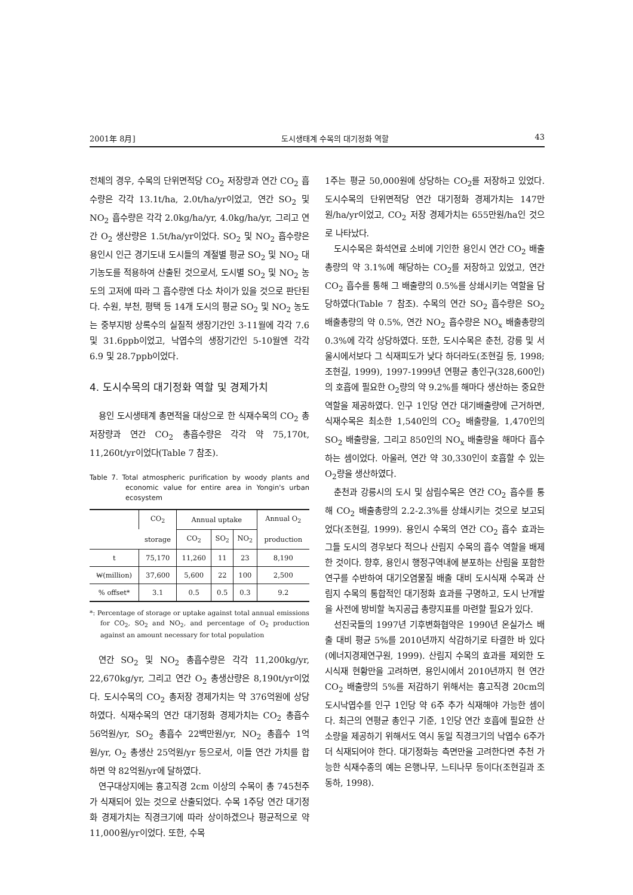2001年 8月] 도시생태계 수목의 대기정화 역할 43
전체의 경우, 수목의 단위면적당 CO<sub>2</sub> 저장량과 연간 CO<sub>2</sub> 흡수량은 각각 13.1t/ha, 2.0t/ha/yr이었고, 연간 SO<sub>2</sub> 및 NO<sub>2</sub> 흡수량은 각각 2.0kg/ha/yr, 4.0kg/ha/yr, 그리고 연간 O<sub>2</sub> 생산량은 1.5t/ha/yr이었다. SO<sub>2</sub> 및 NO<sub>2</sub> 흡수량은 용인시 인근 경기도내 도시들의 계절별 평균 SO<sub>2</sub> 및 NO<sub>2</sub> 대기농도를 적용하여 산출된 것으로서, 도시별 SO<sub>2</sub> 및 NO<sub>2</sub> 농도의 고저에 따라 그 흡수량엔 다소 차이가 있을 것으로 판단된다. 수원, 부천, 평택 등 14개 도시의 평균 SO<sub>2</sub> 및 NO<sub>2</sub> 농도는 중부지방 상록수의 실질적 생장기간인 3-11월에 각각 7.6 및 31.6ppb이었고, 낙엽수의 생장기간인 5-10월엔 각각 6.9 및 28.7ppb이었다.
4. 도시수목의 대기정화 역할 및 경제가치
용인 도시생태계 총면적을 대상으로 한 식재수목의 CO<sub>2</sub> 총저장량과 연간 CO<sub>2</sub> 총흡수량은 각각 약 75,170t, 11,260t/yr이었다(Table 7 참조).
Table 7. Total atmospheric purification by woody plants and economic value for entire area in Yongin's urban ecosystem
| | CO<sub>2</sub> | Annual uptake | | | Annual O<sub>2</sub> |
| --- | --- | --- | --- | --- | --- |
| | storage | CO<sub>2</sub> | SO<sub>2</sub> | NO<sub>2</sub> | production |
| t | 75,170 | 11,260 | 11 | 23 | 8,190 |
| ₩(million) | 37,600 | 5,600 | 22 | 100 | 2,500 |
| % offset* | 3.1 | 0.5 | 0.5 | 0.3 | 9.2 |
*: Percentage of storage or uptake against total annual emissions for CO<sub>2</sub>, SO<sub>2</sub> and NO<sub>2</sub>, and percentage of O<sub>2</sub> production against an amount necessary for total population
연간 SO<sub>2</sub> 및 NO<sub>2</sub> 총흡수량은 각각 11,200kg/yr, 22,670kg/yr, 그리고 연간 O<sub>2</sub> 총생산량은 8,190t/yr이었다. 도시수목의 CO<sub>2</sub> 총저장 경제가치는 약 376억원에 상당하였다. 식재수목의 연간 대기정화 경제가치는 CO<sub>2</sub> 총흡수 56억원/yr, SO<sub>2</sub> 총흡수 22백만원/yr, NO<sub>2</sub> 총흡수 1억원/yr, O<sub>2</sub> 총생산 25억원/yr 등으로서, 이들 연간 가치를 합하면 약 82억원/yr에 달하였다.
연구대상지에는 흉고직경 2cm 이상의 수목이 총 745천주가 식재되어 있는 것으로 산출되었다. 수목 1주당 연간 대기정화 경제가치는 직경크기에 따라 상이하겠으나 평균적으로 약 11,000원/yr이었다. 또한, 수목
1주는 평균 50,000원에 상당하는 CO<sub>2</sub>를 저장하고 있었다. 도시수목의 단위면적당 연간 대기정화 경제가치는 147만원/ha/yr이었고, CO<sub>2</sub> 저장 경제가치는 655만원/ha인 것으로 나타났다.
도시수목은 화석연료 소비에 기인한 용인시 연간 CO<sub>2</sub> 배출총량의 약 3.1%에 해당하는 CO<sub>2</sub>를 저장하고 있었고, 연간 CO<sub>2</sub> 흡수를 통해 그 배출량의 0.5%를 상쇄시키는 역할을 담당하였다(Table 7 참조). 수목의 연간 SO<sub>2</sub> 흡수량은 SO<sub>2</sub> 배출총량의 약 0.5%, 연간 NO<sub>2</sub> 흡수량은 NO<sub>x</sub> 배출총량의 0.3%에 각각 상당하였다. 또한, 도시수목은 춘천, 강릉 및 서울시에서보다 그 식재피도가 낮다 하더라도(조현길 등, 1998; 조현길, 1999), 1997-1999년 연평균 총인구(328,600인)의 호흡에 필요한 O<sub>2</sub>량의 약 9.2%를 해마다 생산하는 중요한 역할을 제공하였다. 인구 1인당 연간 대기배출량에 근거하면, 식재수목은 최소한 1,540인의 CO<sub>2</sub> 배출량을, 1,470인의 SO<sub>2</sub> 배출량을, 그리고 850인의 NO<sub>x</sub> 배출량을 해마다 흡수하는 셈이었다. 아울러, 연간 약 30,330인이 호흡할 수 있는 O<sub>2</sub>량을 생산하였다.
춘천과 강릉시의 도시 및 삼림수목은 연간 CO<sub>2</sub> 흡수를 통해 CO<sub>2</sub> 배출총량의 2.2-2.3%를 상쇄시키는 것으로 보고되었다(조현길, 1999). 용인시 수목의 연간 CO<sub>2</sub> 흡수 효과는 그들 도시의 경우보다 적으나 산림지 수목의 흡수 역할을 배제한 것이다. 향후, 용인시 행정구역내에 분포하는 산림을 포함한 연구를 수반하여 대기오염물질 배출 대비 도시식재 수목과 산림지 수목의 통합적인 대기정화 효과를 구명하고, 도시 난개발을 사전에 방비할 녹지공급 총량지표를 마련할 필요가 있다.
선진국들의 1997년 기후변화협약은 1990년 온실가스 배출 대비 평균 5%를 2010년까지 삭감하기로 타결한 바 있다(에너지경제연구원, 1999). 산림지 수목의 효과를 제외한 도시식재 현황만을 고려하면, 용인시에서 2010년까지 현 연간 CO<sub>2</sub> 배출량의 5%를 저감하기 위해서는 흉고직경 20cm의 도시낙엽수를 인구 1인당 약 6주 추가 식재해야 가능한 셈이다. 최근의 연평균 총인구 기준, 1인당 연간 호흡에 필요한 산소량을 제공하기 위해서도 역시 동일 직경크기의 낙엽수 6주가 더 식재되어야 한다. 대기정화능 측면만을 고려한다면 추천 가능한 식재수종의 예는 은행나무, 느티나무 등이다(조현길과 조동하, 1998).